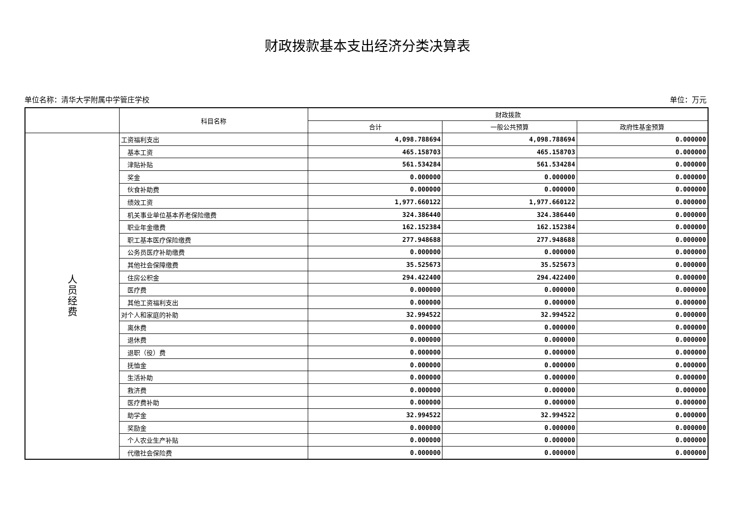财政拨款基本支出经济分类决算表
单位名称：清华大学附属中学管庄学校 单位：万元
| | 科目名称 | 财政拨款 | | |
| --- | --- | --- | --- | --- |
| | | 合计 | 一般公共预算 | 政府性基金预算 |
| 人 员 经 费 | 工资福利支出 | 4,098.788694 | 4,098.788694 | 0.000000 |
| | 基本工资 | 465.158703 | 465.158703 | 0.000000 |
| | 津贴补贴 | 561.534284 | 561.534284 | 0.000000 |
| | 奖金 | 0.000000 | 0.000000 | 0.000000 |
| | 伙食补助费 | 0.000000 | 0.000000 | 0.000000 |
| | 绩效工资 | 1,977.660122 | 1,977.660122 | 0.000000 |
| | 机关事业单位基本养老保险缴费 | 324.386440 | 324.386440 | 0.000000 |
| | 职业年金缴费 | 162.152384 | 162.152384 | 0.000000 |
| | 职工基本医疗保险缴费 | 277.948688 | 277.948688 | 0.000000 |
| | 公务员医疗补助缴费 | 0.000000 | 0.000000 | 0.000000 |
| | 其他社会保障缴费 | 35.525673 | 35.525673 | 0.000000 |
| | 住房公积金 | 294.422400 | 294.422400 | 0.000000 |
| | 医疗费 | 0.000000 | 0.000000 | 0.000000 |
| | 其他工资福利支出 | 0.000000 | 0.000000 | 0.000000 |
| | 对个人和家庭的补助 | 32.994522 | 32.994522 | 0.000000 |
| | 离休费 | 0.000000 | 0.000000 | 0.000000 |
| | 退休费 | 0.000000 | 0.000000 | 0.000000 |
| | 退职（役）费 | 0.000000 | 0.000000 | 0.000000 |
| | 抚恤金 | 0.000000 | 0.000000 | 0.000000 |
| | 生活补助 | 0.000000 | 0.000000 | 0.000000 |
| | 救济费 | 0.000000 | 0.000000 | 0.000000 |
| | 医疗费补助 | 0.000000 | 0.000000 | 0.000000 |
| | 助学金 | 32.994522 | 32.994522 | 0.000000 |
| | 奖励金 | 0.000000 | 0.000000 | 0.000000 |
| | 个人农业生产补贴 | 0.000000 | 0.000000 | 0.000000 |
| | 代缴社会保险费 | 0.000000 | 0.000000 | 0.000000 |